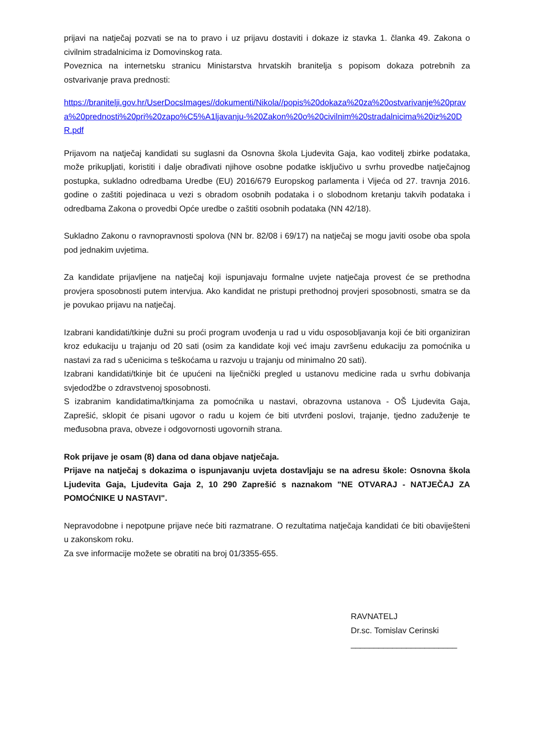prijavi na natječaj pozvati se na to pravo i uz prijavu dostaviti i dokaze iz stavka 1. članka 49. Zakona o civilnim stradalnicima iz Domovinskog rata.
Poveznica na internetsku stranicu Ministarstva hrvatskih branitelja s popisom dokaza potrebnih za ostvarivanje prava prednosti:
https://branitelji.gov.hr/UserDocsImages//dokumenti/Nikola//popis%20dokaza%20za%20ostvarivanje%20prava%20prednosti%20pri%20zapo%C5%A1ljavanju-%20Zakon%20o%20civilnim%20stradalnicima%20iz%20DR.pdf
Prijavom na natječaj kandidati su suglasni da Osnovna škola Ljudevita Gaja, kao voditelj zbirke podataka, može prikupljati, koristiti i dalje obrađivati njihove osobne podatke isključivo u svrhu provedbe natječajnog postupka, sukladno odredbama Uredbe (EU) 2016/679 Europskog parlamenta i Vijeća od 27. travnja 2016. godine o zaštiti pojedinaca u vezi s obradom osobnih podataka i o slobodnom kretanju takvih podataka i odredbama Zakona o provedbi Opće uredbe o zaštiti osobnih podataka (NN 42/18).
Sukladno Zakonu o ravnopravnosti spolova (NN br. 82/08 i 69/17) na natječaj se mogu javiti osobe oba spola pod jednakim uvjetima.
Za kandidate prijavljene na natječaj koji ispunjavaju formalne uvjete natječaja provest će se prethodna provjera sposobnosti putem intervjua. Ako kandidat ne pristupi prethodnoj provjeri sposobnosti, smatra se da je povukao prijavu na natječaj.
Izabrani kandidati/tkinje dužni su proći program uvođenja u rad u vidu osposobljavanja koji će biti organiziran kroz edukaciju u trajanju od 20 sati (osim za kandidate koji već imaju završenu edukaciju za pomoćnika u nastavi za rad s učenicima s teškoćama u razvoju u trajanju od minimalno 20 sati).
Izabrani kandidati/tkinje bit će upućeni na liječnički pregled u ustanovu medicine rada u svrhu dobivanja svjedodžbe o zdravstvenoj sposobnosti.
S izabranim kandidatima/tkinjama za pomoćnika u nastavi, obrazovna ustanova - OŠ Ljudevita Gaja, Zaprešić, sklopit će pisani ugovor o radu u kojem će biti utvrđeni poslovi, trajanje, tjedno zaduženje te međusobna prava, obveze i odgovornosti ugovornih strana.
Rok prijave je osam (8) dana od dana objave natječaja.
Prijave na natječaj s dokazima o ispunjavanju uvjeta dostavljaju se na adresu škole: Osnovna škola Ljudevita Gaja, Ljudevita Gaja 2, 10 290 Zaprešić s naznakom "NE OTVARAJ - NATJEČAJ ZA POMOĆNIKE U NASTAVI".
Nepravodobne i nepotpune prijave neće biti razmatrane. O rezultatima natječaja kandidati će biti obaviješteni u zakonskom roku.
Za sve informacije možete se obratiti na broj 01/3355-655.
RAVNATELJ
Dr.sc. Tomislav Cerinski
_______________________